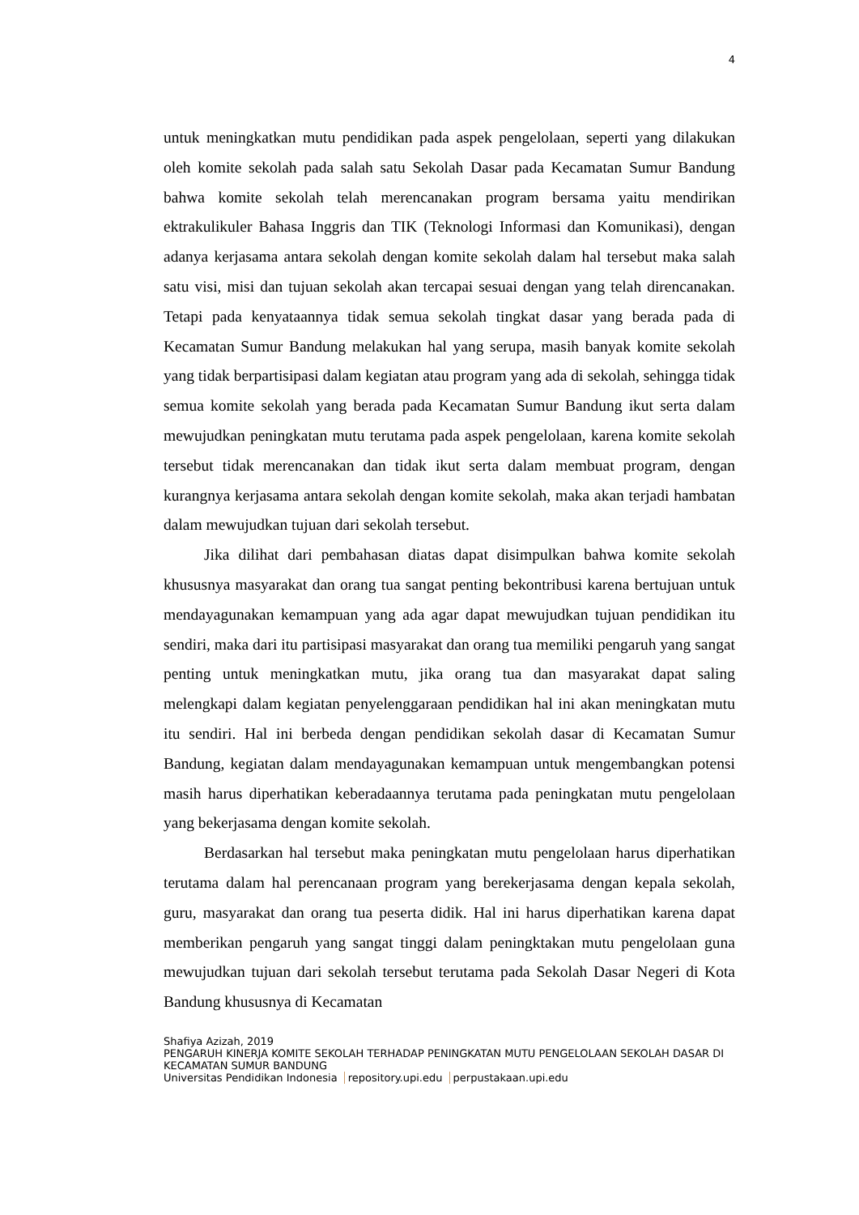4
untuk meningkatkan mutu pendidikan pada aspek pengelolaan, seperti yang dilakukan oleh komite sekolah pada salah satu Sekolah Dasar pada Kecamatan Sumur Bandung bahwa komite sekolah telah merencanakan program bersama yaitu mendirikan ektrakulikuler Bahasa Inggris dan TIK (Teknologi Informasi dan Komunikasi), dengan adanya kerjasama antara sekolah dengan komite sekolah dalam hal tersebut maka salah satu visi, misi dan tujuan sekolah akan tercapai sesuai dengan yang telah direncanakan. Tetapi pada kenyataannya tidak semua sekolah tingkat dasar yang berada pada di Kecamatan Sumur Bandung melakukan hal yang serupa, masih banyak komite sekolah yang tidak berpartisipasi dalam kegiatan atau program yang ada di sekolah, sehingga tidak semua komite sekolah yang berada pada Kecamatan Sumur Bandung ikut serta dalam mewujudkan peningkatan mutu terutama pada aspek pengelolaan, karena komite sekolah tersebut tidak merencanakan dan tidak ikut serta dalam membuat program, dengan kurangnya kerjasama antara sekolah dengan komite sekolah, maka akan terjadi hambatan dalam mewujudkan tujuan dari sekolah tersebut.
Jika dilihat dari pembahasan diatas dapat disimpulkan bahwa komite sekolah khususnya masyarakat dan orang tua sangat penting bekontribusi karena bertujuan untuk mendayagunakan kemampuan yang ada agar dapat mewujudkan tujuan pendidikan itu sendiri, maka dari itu partisipasi masyarakat dan orang tua memiliki pengaruh yang sangat penting untuk meningkatkan mutu, jika orang tua dan masyarakat dapat saling melengkapi dalam kegiatan penyelenggaraan pendidikan hal ini akan meningkatan mutu itu sendiri. Hal ini berbeda dengan pendidikan sekolah dasar di Kecamatan Sumur Bandung, kegiatan dalam mendayagunakan kemampuan untuk mengembangkan potensi masih harus diperhatikan keberadaannya terutama pada peningkatan mutu pengelolaan yang bekerjasama dengan komite sekolah.
Berdasarkan hal tersebut maka peningkatan mutu pengelolaan harus diperhatikan terutama dalam hal perencanaan program yang berekerjasama dengan kepala sekolah, guru, masyarakat dan orang tua peserta didik. Hal ini harus diperhatikan karena dapat memberikan pengaruh yang sangat tinggi dalam peningktakan mutu pengelolaan guna mewujudkan tujuan dari sekolah tersebut terutama pada Sekolah Dasar Negeri di Kota Bandung khususnya di Kecamatan
Shafiya Azizah, 2019
PENGARUH KINERJA KOMITE SEKOLAH TERHADAP PENINGKATAN MUTU PENGELOLAAN SEKOLAH DASAR DI KECAMATAN SUMUR BANDUNG
Universitas Pendidikan Indonesia repository.upi.edu perpustakaan.upi.edu